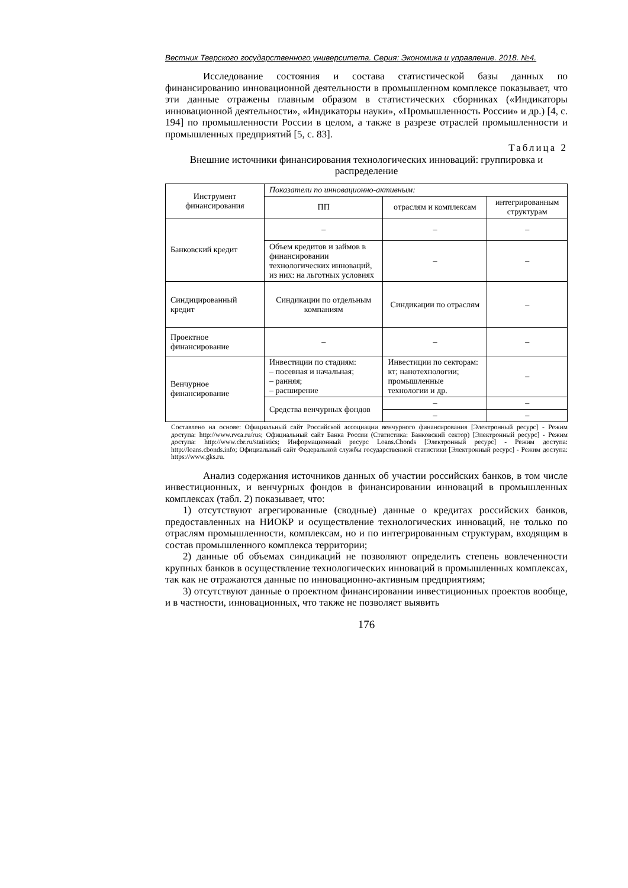Вестник Тверского государственного университета. Серия: Экономика и управление. 2018. №4.
Исследование состояния и состава статистической базы данных по финансированию инновационной деятельности в промышленном комплексе показывает, что эти данные отражены главным образом в статистических сборниках («Индикаторы инновационной деятельности», «Индикаторы науки», «Промышленность России» и др.) [4, с. 194] по промышленности России в целом, а также в разрезе отраслей промышленности и промышленных предприятий [5, с. 83].
Таблица 2
Внешние источники финансирования технологических инноваций: группировка и распределение
| Инструмент финансирования | Показатели по инновационно-активным: | | |
| --- | --- | --- | --- |
| | ПП | отраслям и комплексам | интегрированным структурам |
| Банковский кредит | – | – | – |
| | Объем кредитов и займов в финансировании технологических инноваций, из них: на льготных условиях | – | – |
| Синдицированный кредит | Синдикации по отдельным компаниям | Синдикации по отраслям | – |
| Проектное финансирование | – | – | – |
| Венчурное финансирование | Инвестиции по стадиям: – посевная и начальная; – ранняя; – расширение | Инвестиции по секторам: кт; нанотехнологии; промышленные технологии и др. | – |
| | Средства венчурных фондов | – | – |
| | | – | – |
Составлено на основе: Официальный сайт Российской ассоциации венчурного финансирования [Электронный ресурс] - Режим доступа: http://www.rvca.ru/rus; Официальный сайт Банка России (Статистика: Банковский сектор) [Электронный ресурс] - Режим доступа: http://www.cbr.ru/statistics; Информационный ресурс Loans.Cbonds [Электронный ресурс] - Режим доступа: http://loans.cbonds.info; Официальный сайт Федеральной службы государственной статистики [Электронный ресурс] - Режим доступа: https://www.gks.ru.
Анализ содержания источников данных об участии российских банков, в том числе инвестиционных, и венчурных фондов в финансировании инноваций в промышленных комплексах (табл. 2) показывает, что:
1) отсутствуют агрегированные (сводные) данные о кредитах российских банков, предоставленных на НИОКР и осуществление технологических инноваций, не только по отраслям промышленности, комплексам, но и по интегрированным структурам, входящим в состав промышленного комплекса территории;
2) данные об объемах синдикаций не позволяют определить степень вовлеченности крупных банков в осуществление технологических инноваций в промышленных комплексах, так как не отражаются данные по инновационно-активным предприятиям;
3) отсутствуют данные о проектном финансировании инвестиционных проектов вообще, и в частности, инновационных, что также не позволяет выявить
176